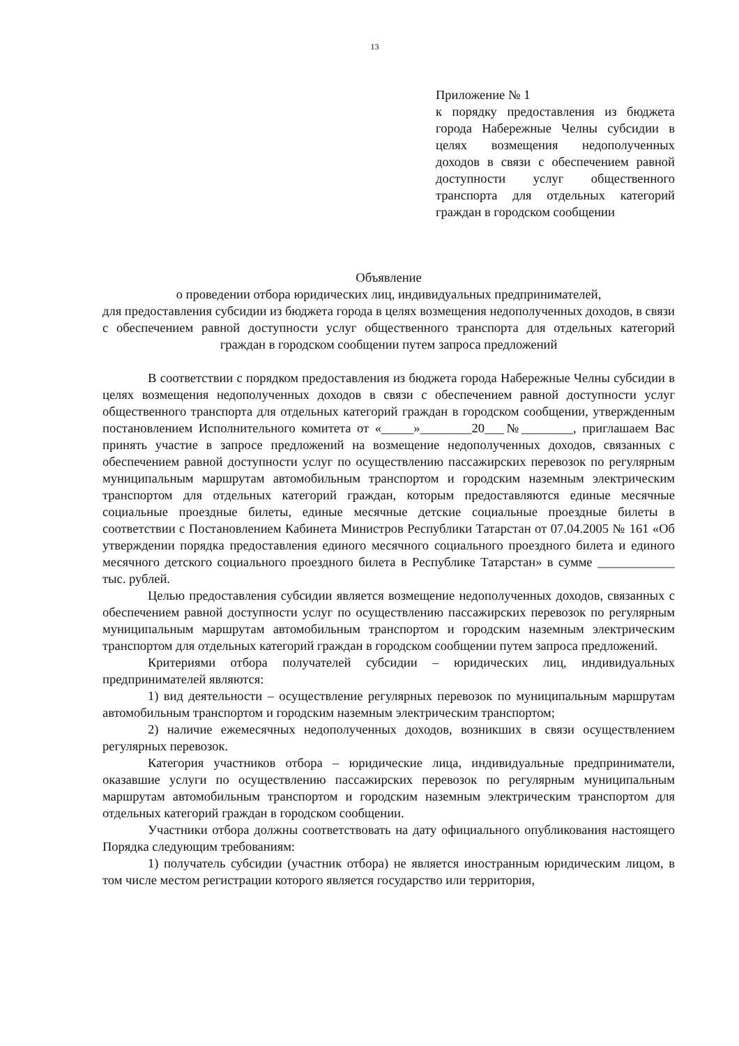13
Приложение № 1
к порядку предоставления из бюджета города Набережные Челны субсидии в целях возмещения недополученных доходов в связи с обеспечением равной доступности услуг общественного транспорта для отдельных категорий граждан в городском сообщении
Объявление
о проведении отбора юридических лиц, индивидуальных предпринимателей,
для предоставления субсидии из бюджета города в целях возмещения недополученных доходов, в связи с обеспечением равной доступности услуг общественного транспорта для отдельных категорий граждан в городском сообщении путем запроса предложений
В соответствии с порядком предоставления из бюджета города Набережные Челны субсидии в целях возмещения недополученных доходов в связи с обеспечением равной доступности услуг общественного транспорта для отдельных категорий граждан в городском сообщении, утвержденным постановлением Исполнительного комитета от «_____»________20___№________, приглашаем Вас принять участие в запросе предложений на возмещение недополученных доходов, связанных с обеспечением равной доступности услуг по осуществлению пассажирских перевозок по регулярным муниципальным маршрутам автомобильным транспортом и городским наземным электрическим транспортом для отдельных категорий граждан, которым предоставляются единые месячные социальные проездные билеты, единые месячные детские социальные проездные билеты в соответствии с Постановлением Кабинета Министров Республики Татарстан от 07.04.2005 № 161 «Об утверждении порядка предоставления единого месячного социального проездного билета и единого месячного детского социального проездного билета в Республике Татарстан» в сумме ____________ тыс. рублей.
Целью предоставления субсидии является возмещение недополученных доходов, связанных с обеспечением равной доступности услуг по осуществлению пассажирских перевозок по регулярным муниципальным маршрутам автомобильным транспортом и городским наземным электрическим транспортом для отдельных категорий граждан в городском сообщении путем запроса предложений.
Критериями отбора получателей субсидии – юридических лиц, индивидуальных предпринимателей являются:
1) вид деятельности – осуществление регулярных перевозок по муниципальным маршрутам автомобильным транспортом и городским наземным электрическим транспортом;
2) наличие ежемесячных недополученных доходов, возникших в связи осуществлением регулярных перевозок.
Категория участников отбора – юридические лица, индивидуальные предприниматели, оказавшие услуги по осуществлению пассажирских перевозок по регулярным муниципальным маршрутам автомобильным транспортом и городским наземным электрическим транспортом для отдельных категорий граждан в городском сообщении.
Участники отбора должны соответствовать на дату официального опубликования настоящего Порядка следующим требованиям:
1) получатель субсидии (участник отбора) не является иностранным юридическим лицом, в том числе местом регистрации которого является государство или территория,